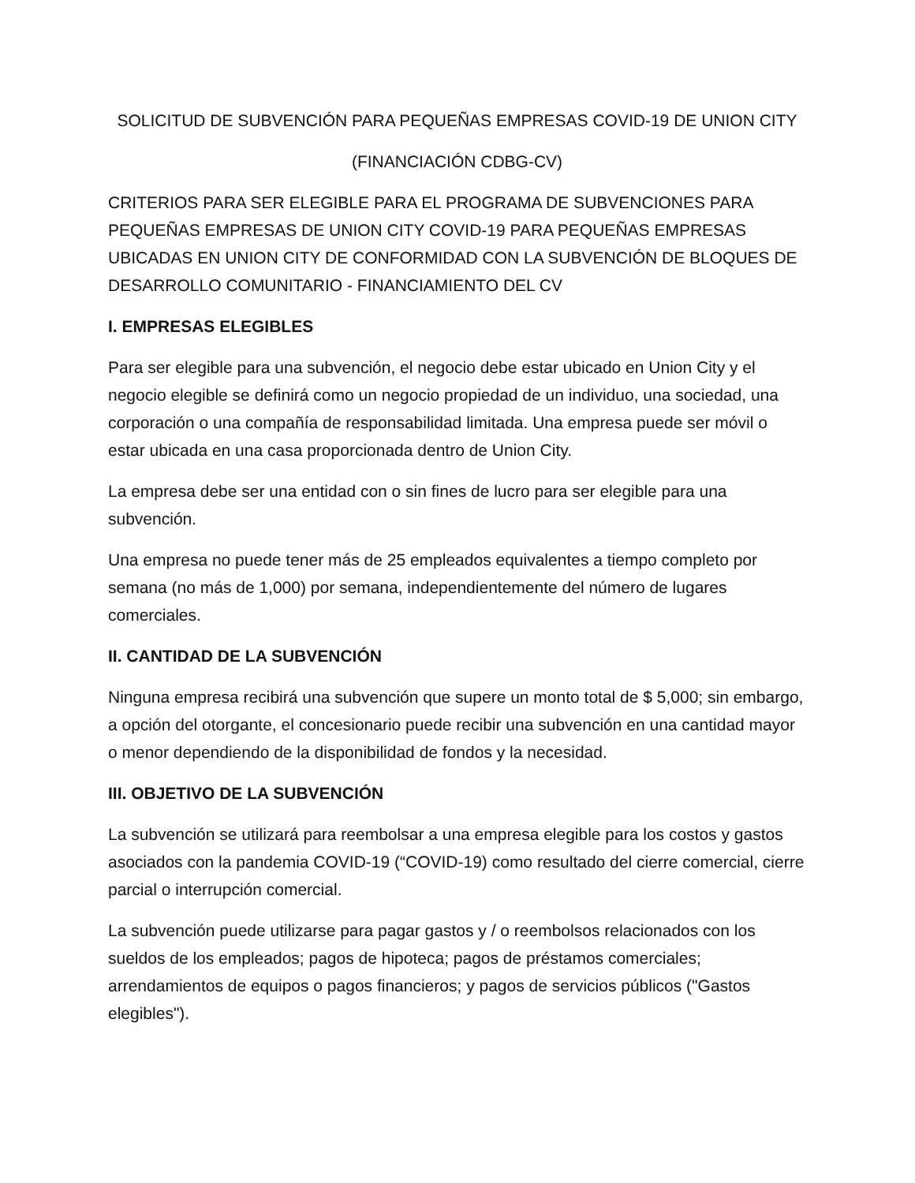SOLICITUD DE SUBVENCIÓN PARA PEQUEÑAS EMPRESAS COVID-19 DE UNION CITY
(FINANCIACIÓN CDBG-CV)
CRITERIOS PARA SER ELEGIBLE PARA EL PROGRAMA DE SUBVENCIONES PARA PEQUEÑAS EMPRESAS DE UNION CITY COVID-19 PARA PEQUEÑAS EMPRESAS UBICADAS EN UNION CITY DE CONFORMIDAD CON LA SUBVENCIÓN DE BLOQUES DE DESARROLLO COMUNITARIO - FINANCIAMIENTO DEL CV
I. EMPRESAS ELEGIBLES
Para ser elegible para una subvención, el negocio debe estar ubicado en Union City y el negocio elegible se definirá como un negocio propiedad de un individuo, una sociedad, una corporación o una compañía de responsabilidad limitada. Una empresa puede ser móvil o estar ubicada en una casa proporcionada dentro de Union City.
La empresa debe ser una entidad con o sin fines de lucro para ser elegible para una subvención.
Una empresa no puede tener más de 25 empleados equivalentes a tiempo completo por semana (no más de 1,000) por semana, independientemente del número de lugares comerciales.
II. CANTIDAD DE LA SUBVENCIÓN
Ninguna empresa recibirá una subvención que supere un monto total de $ 5,000; sin embargo, a opción del otorgante, el concesionario puede recibir una subvención en una cantidad mayor o menor dependiendo de la disponibilidad de fondos y la necesidad.
III. OBJETIVO DE LA SUBVENCIÓN
La subvención se utilizará para reembolsar a una empresa elegible para los costos y gastos asociados con la pandemia COVID-19 (“COVID-19) como resultado del cierre comercial, cierre parcial o interrupción comercial.
La subvención puede utilizarse para pagar gastos y / o reembolsos relacionados con los sueldos de los empleados; pagos de hipoteca; pagos de préstamos comerciales; arrendamientos de equipos o pagos financieros; y pagos de servicios públicos ("Gastos elegibles").